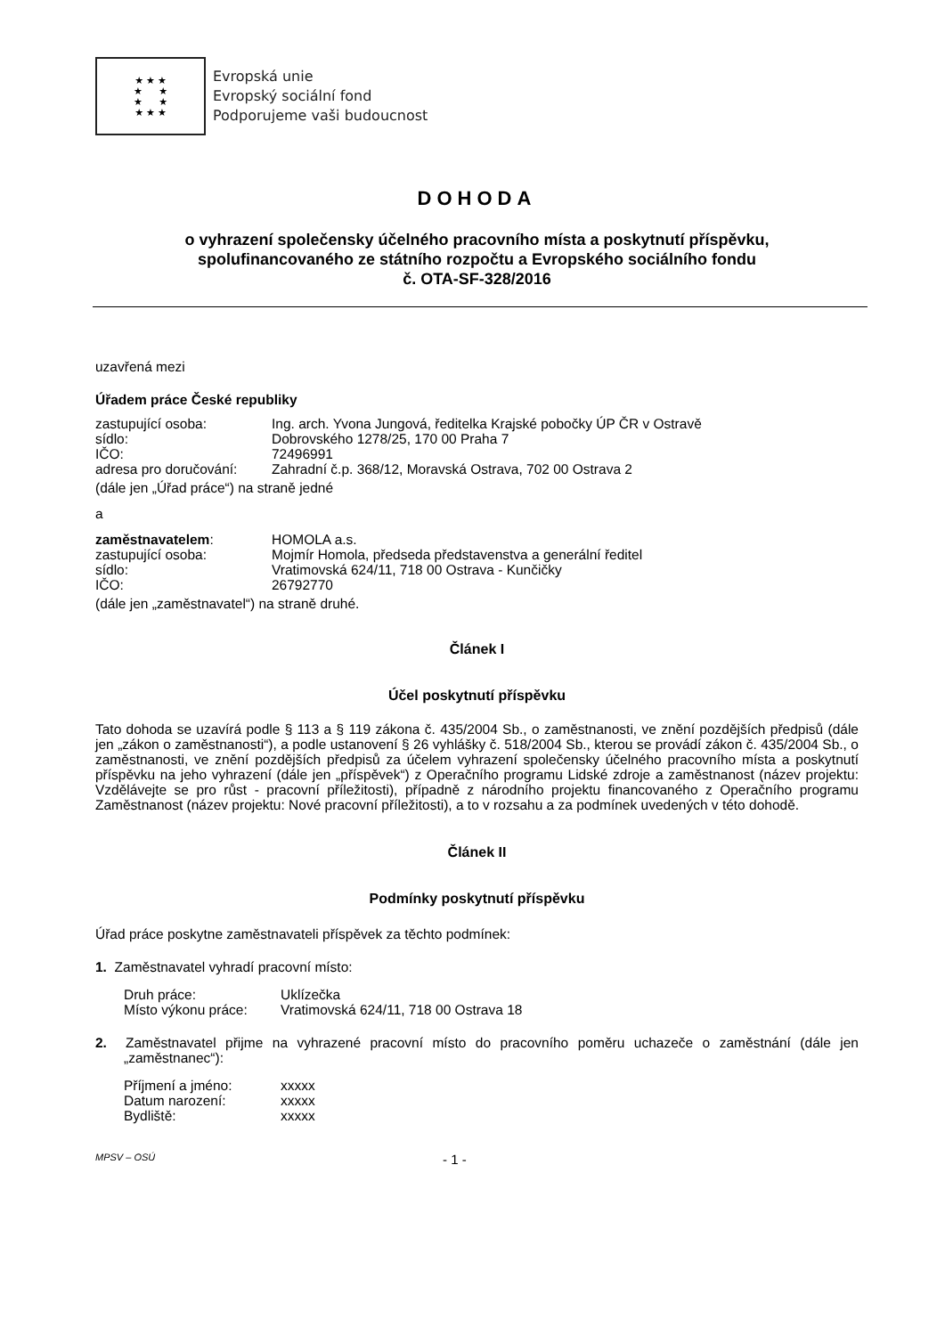★ ★ ★
★ ★
★ ★
★ ★ ★
Evropská unie
Evropský sociální fond
Podporujeme vaši budoucnost
DOHODA
o vyhrazení společensky účelného pracovního místa a poskytnutí příspěvku,
spolufinancovaného ze státního rozpočtu a Evropského sociálního fondu
č. OTA-SF-328/2016
uzavřená mezi
Úřadem práce České republiky
zastupující osoba: Ing. arch. Yvona Jungová, ředitelka Krajské pobočky ÚP ČR v Ostravě sídlo: Dobrovského 1278/25, 170 00 Praha 7 IČO: 72496991 adresa pro doručování: Zahradní č.p. 368/12, Moravská Ostrava, 702 00 Ostrava 2
(dále jen „Úřad práce“) na straně jedné
a
zaměstnavatelem: HOMOLA a.s. zastupující osoba: Mojmír Homola, předseda představenstva a generální ředitel sídlo: Vratimovská 624/11, 718 00 Ostrava - Kunčičky IČO: 26792770
(dále jen „zaměstnavatel“) na straně druhé.
Článek I
Účel poskytnutí příspěvku
Tato dohoda se uzavírá podle § 113 a § 119 zákona č. 435/2004 Sb., o zaměstnanosti, ve znění pozdějších předpisů (dále jen „zákon o zaměstnanosti“), a podle ustanovení § 26 vyhlášky č. 518/2004 Sb., kterou se provádí zákon č. 435/2004 Sb., o zaměstnanosti, ve znění pozdějších předpisů za účelem vyhrazení společensky účelného pracovního místa a poskytnutí příspěvku na jeho vyhrazení (dále jen „příspěvek“) z Operačního programu Lidské zdroje a zaměstnanost (název projektu: Vzdělávejte se pro růst - pracovní příležitosti), případně z národního projektu financovaného z Operačního programu Zaměstnanost (název projektu: Nové pracovní příležitosti), a to v rozsahu a za podmínek uvedených v této dohodě.
Článek II
Podmínky poskytnutí příspěvku
Úřad práce poskytne zaměstnavateli příspěvek za těchto podmínek:
1. Zaměstnavatel vyhradí pracovní místo:
Druh práce: Uklízečka Místo výkonu práce: Vratimovská 624/11, 718 00 Ostrava 18
2. Zaměstnavatel přijme na vyhrazené pracovní místo do pracovního poměru uchazeče o zaměstnání (dále jen „zaměstnanec“):
Příjmení a jméno: xxxxx Datum narození: xxxxx Bydliště: xxxxx
MPSV – OSÚ - 1 -